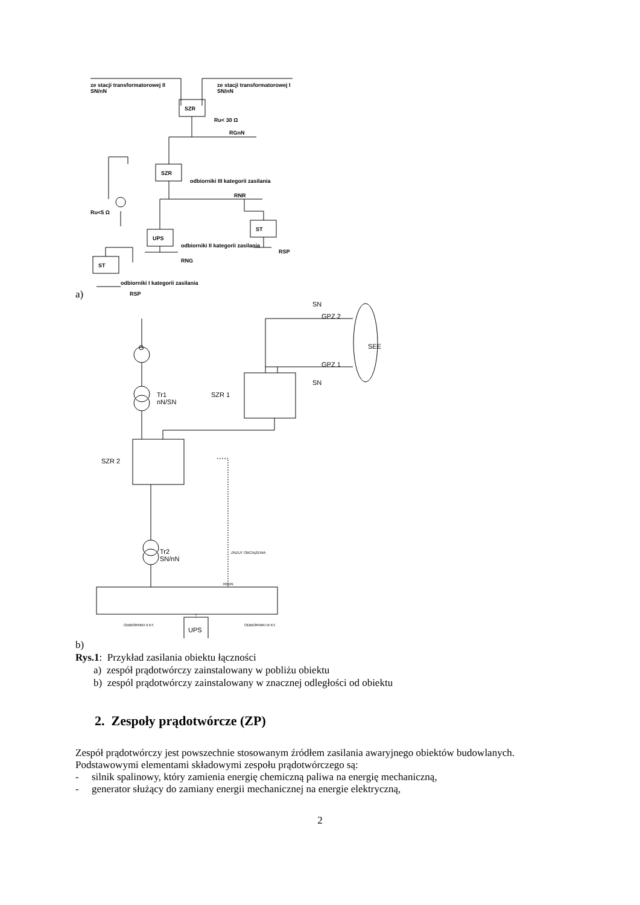ze stacji transformatorowej II
SN/nN
ze stacji transformatorowej I
SN/nN
SZR
SZR
UPS
ST
ST
Ru< 30 Ω
RGnN
RNR
Ru<5 Ω
odbiorniki III kategorii zasilania
odbiorniki II kategorii zasilania
RSP
RNG
odbiorniki I kategorii zasilania
RSP
a)
SN
GPZ 2
GPZ 1
SN
SEE
SZR 1
Tr1
nN/SN
G
SZR 2
Tr2
SN/nN
UPS
ZRZUT OBCIĄŻENIA
RGnN
ODBIORNIKI II KT.
ODBIORNIKI III KT.
b)
Rys.1: Przykład zasilania obiektu łączności
a) zespół prądotwórczy zainstalowany w pobliżu obiektu
b) zespól prądotwórczy zainstalowany w znacznej odległości od obiektu
2. Zespoły prądotwórcze (ZP)
Zespół prądotwórczy jest powszechnie stosowanym źródłem zasilania awaryjnego obiektów budowlanych.
Podstawowymi elementami składowymi zespołu prądotwórczego są:
- silnik spalinowy, który zamienia energię chemiczną paliwa na energię mechaniczną,
- generator służący do zamiany energii mechanicznej na energie elektryczną,
2